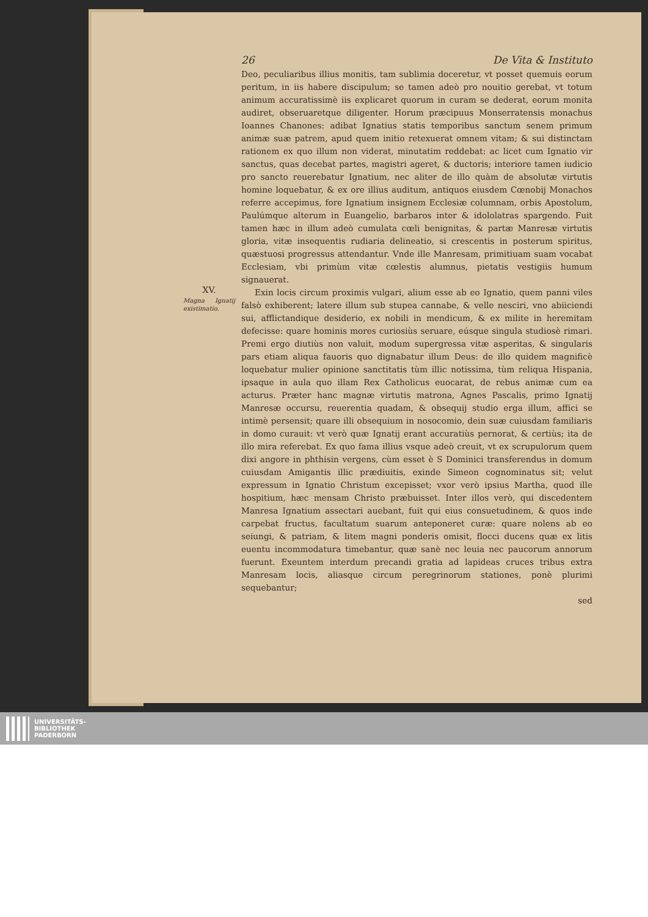26 De Vita & Instituto
Deo, peculiaribus illius monitis, tam sublimia doceretur, vt posset quemuis eorum peritum, in iis habere discipulum; se tamen adeò pro nouitio gerebat, vt totum animum accuratissimè iis explicaret quorum in curam se dederat, eorum monita audiret, obseruaretque diligenter. Horum præcipuus Monserratensis monachus Ioannes Chanones: adibat Ignatius statis temporibus sanctum senem primum animæ suæ patrem, apud quem initio retexuerat omnem vitam; & sui distinctam rationem ex quo illum non viderat, minutatim reddebat: ac licet cum Ignatio vir sanctus, quas decebat partes, magistri ageret, & ductoris; interiore tamen iudicio pro sancto reuerebatur Ignatium, nec aliter de illo quàm de absolutæ virtutis homine loquebatur, & ex ore illius auditum, antiquos eiusdem Cœnobij Monachos referre accepimus, fore Ignatium insignem Ecclesiæ columnam, orbis Apostolum, Paulúmque alterum in Euangelio, barbaros inter & idololatras spargendo. Fuit tamen hæc in illum adeò cumulata cœli benignitas, & partæ Manresæ virtutis gloria, vitæ insequentis rudiaria delineatio, si crescentis in posterum spiritus, quæstuosi progressus attendantur. Vnde ille Manresam, primitiuam suam vocabat Ecclesiam, vbi primùm vitæ cœlestis alumnus, pietatis vestigiis humum signauerat.
XV.
Magna Ignatij existimatio.
Exin locis circum proximis vulgari, alium esse ab eo Ignatio, quem panni viles falsò exhiberent; latere illum sub stupea cannabe, & velle nesciri, vno abiiciendi sui, afflictandique desiderio, ex nobili in mendicum, & ex milite in heremitam defecisse: quare hominis mores curiosiùs seruare, eúsque singula studiosè rimari. Premi ergo diutiùs non valuit, modum supergressa vitæ asperitas, & singularis pars etiam aliqua fauoris quo dignabatur illum Deus: de illo quidem magnificè loquebatur mulier opinione sanctitatis tùm illic notissima, tùm reliqua Hispania, ipsaque in aula quo illam Rex Catholicus euocarat, de rebus animæ cum ea acturus. Præter hanc magnæ virtutis matrona, Agnes Pascalis, primo Ignatij Manresæ occursu, reuerentia quadam, & obsequij studio erga illum, affici se intimè persensit; quare illi obsequium in nosocomio, dein suæ cuiusdam familiaris in domo curauit: vt verò quæ Ignatij erant accuratiùs pernorat, & certiùs; ita de illo mira referebat. Ex quo fama illius vsque adeò creuit, vt ex scrupulorum quem dixi angore in phthisin vergens, cùm esset è S Dominici transferendus in domum cuiusdam Amigantis illic prædiuitis, exinde Simeon cognominatus sit; velut expressum in Ignatio Christum excepisset; vxor verò ipsius Martha, quod ille hospitium, hæc mensam Christo præbuisset. Inter illos verò, qui discedentem Manresa Ignatium assectari auebant, fuit qui eius consuetudinem, & quos inde carpebat fructus, facultatum suarum anteponeret curæ: quare nolens ab eo seiungi, & patriam, & litem magni ponderis omisit, flocci ducens quæ ex litis euentu incommodatura timebantur, quæ sanè nec leuia nec paucorum annorum fuerunt. Exeuntem interdum precandi gratia ad lapideas cruces tribus extra Manresam locis, aliasque circum peregrinorum stationes, ponè plurimi sequebantur;
sed
UNIVERSITÄTS-
BIBLIOTHEK
PADERBORN